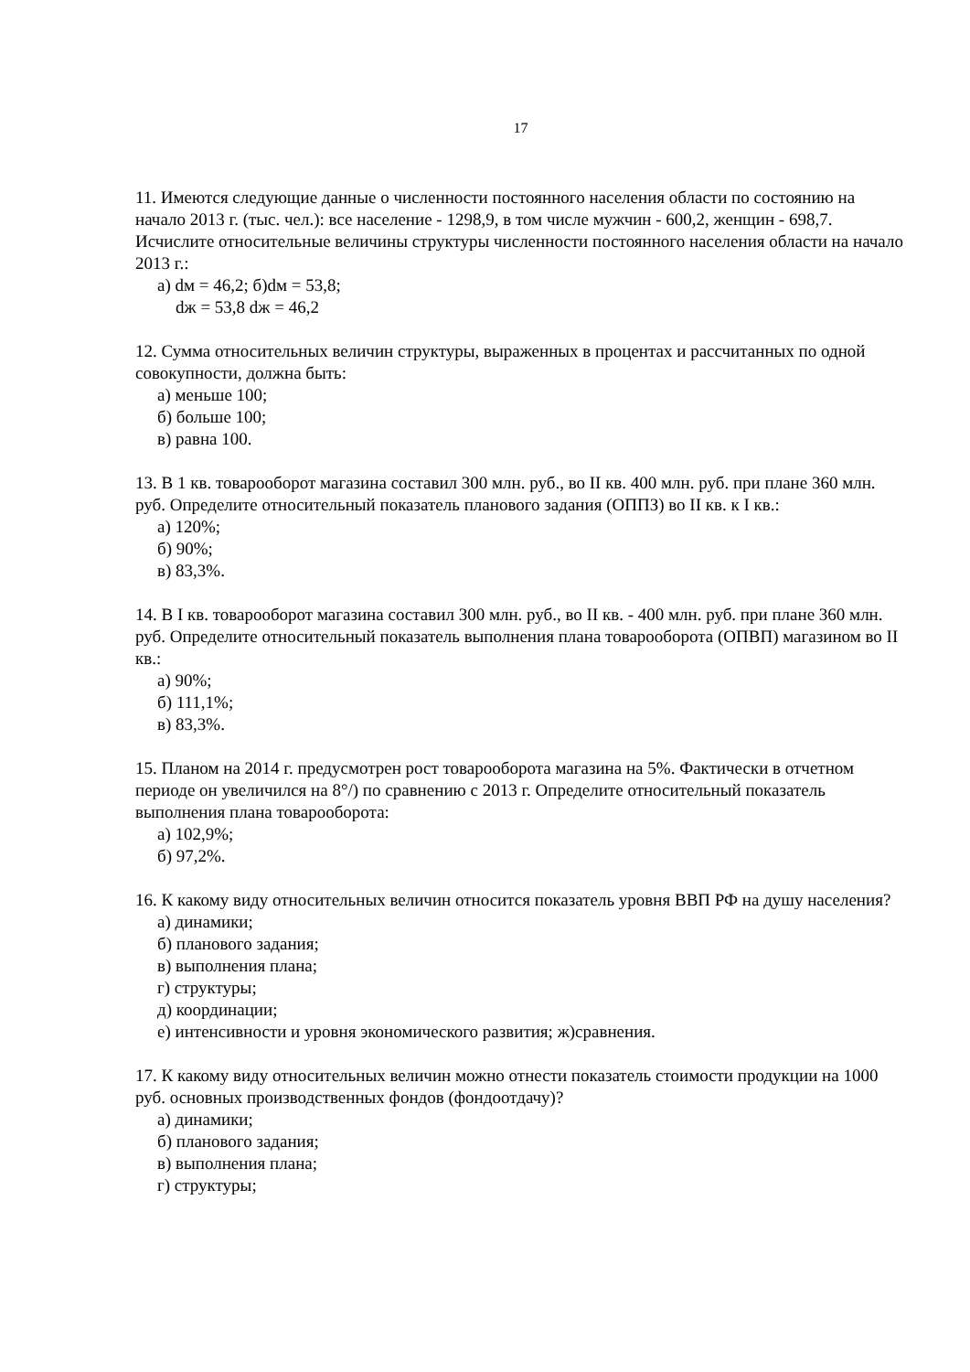17
11. Имеются следующие данные о численности постоянного населения области по состоянию на начало 2013 г. (тыс. чел.): все население - 1298,9, в том числе мужчин - 600,2, женщин - 698,7. Исчислите относительные величины структуры численности постоянного населения области на начало 2013 г.:
а) dм = 46,2; б)dм = 53,8;
dж = 53,8 dж = 46,2
12. Сумма относительных величин структуры, выраженных в процентах и рассчитанных по одной совокупности, должна быть:
а) меньше 100;
б) больше 100;
в) равна 100.
13. В 1 кв. товарооборот магазина составил 300 млн. руб., во II кв. 400 млн. руб. при плане 360 млн. руб. Определите относительный показатель планового задания (ОППЗ) во II кв. к I кв.:
а) 120%;
б) 90%;
в) 83,3%.
14. В I кв. товарооборот магазина составил 300 млн. руб., во II кв. - 400 млн. руб. при плане 360 млн. руб. Определите относительный показатель выполнения плана товарооборота (ОПВП) магазином во II кв.:
а) 90%;
б) 111,1%;
в) 83,3%.
15. Планом на 2014 г. предусмотрен рост товарооборота магазина на 5%. Фактически в отчетном периоде он увеличился на 8°/) по сравнению с 2013 г. Определите относительный показатель выполнения плана товарооборота:
а) 102,9%;
б) 97,2%.
16. К какому виду относительных величин относится показатель уровня ВВП РФ на душу населения?
а) динамики;
б) планового задания;
в) выполнения плана;
г) структуры;
д) координации;
е) интенсивности и уровня экономического развития; ж)сравнения.
17. К какому виду относительных величин можно отнести показатель стоимости продукции на 1000 руб. основных производственных фондов (фондоотдачу)?
а) динамики;
б) планового задания;
в) выполнения плана;
г) структуры;